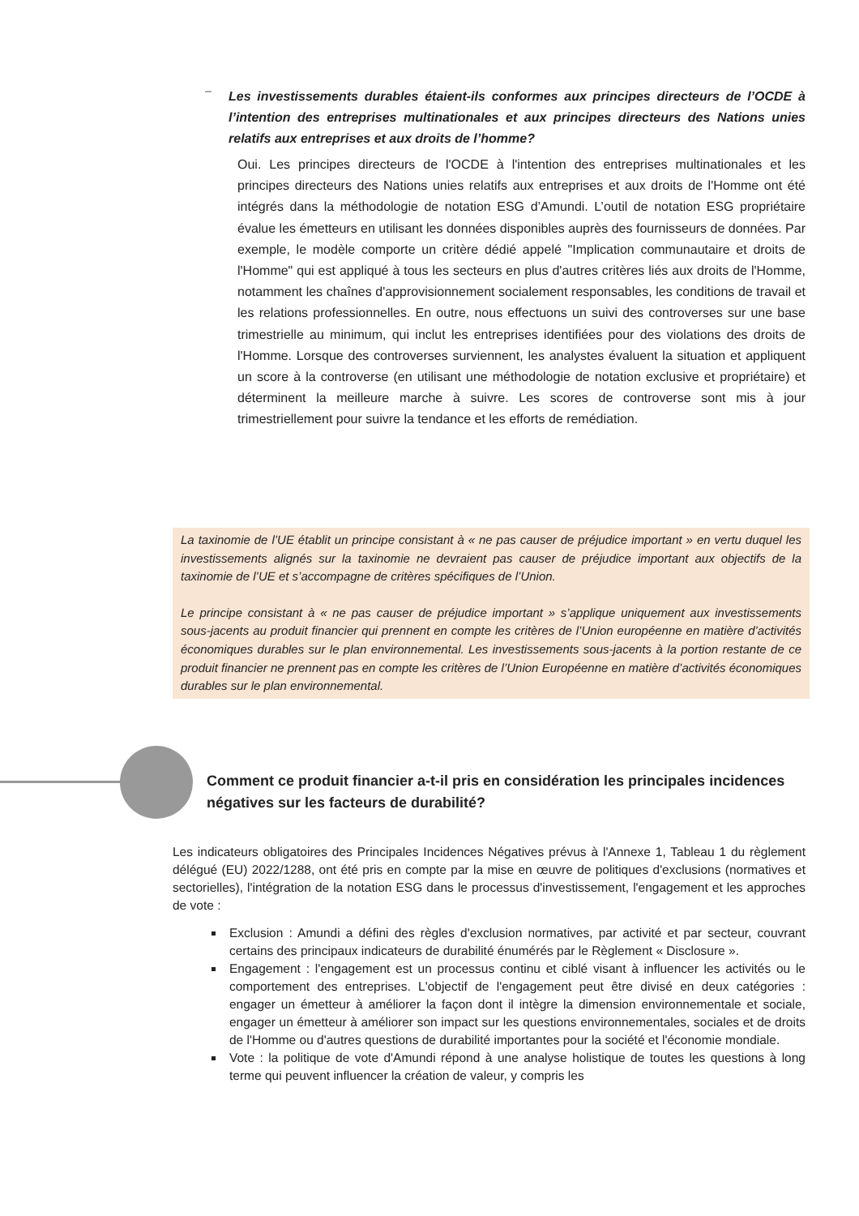Les investissements durables étaient-ils conformes aux principes directeurs de l’OCDE à l’intention des entreprises multinationales et aux principes directeurs des Nations unies relatifs aux entreprises et aux droits de l’homme?
Oui. Les principes directeurs de l'OCDE à l'intention des entreprises multinationales et les principes directeurs des Nations unies relatifs aux entreprises et aux droits de l'Homme ont été intégrés dans la méthodologie de notation ESG d’Amundi. L’outil de notation ESG propriétaire évalue les émetteurs en utilisant les données disponibles auprès des fournisseurs de données. Par exemple, le modèle comporte un critère dédié appelé "Implication communautaire et droits de l'Homme" qui est appliqué à tous les secteurs en plus d'autres critères liés aux droits de l'Homme, notamment les chaînes d'approvisionnement socialement responsables, les conditions de travail et les relations professionnelles. En outre, nous effectuons un suivi des controverses sur une base trimestrielle au minimum, qui inclut les entreprises identifiées pour des violations des droits de l'Homme. Lorsque des controverses surviennent, les analystes évaluent la situation et appliquent un score à la controverse (en utilisant une méthodologie de notation exclusive et propriétaire) et déterminent la meilleure marche à suivre. Les scores de controverse sont mis à jour trimestriellement pour suivre la tendance et les efforts de remédiation.
La taxinomie de l’UE établit un principe consistant à « ne pas causer de préjudice important » en vertu duquel les investissements alignés sur la taxinomie ne devraient pas causer de préjudice important aux objectifs de la taxinomie de l’UE et s’accompagne de critères spécifiques de l’Union.
Le principe consistant à « ne pas causer de préjudice important » s’applique uniquement aux investissements sous-jacents au produit financier qui prennent en compte les critères de l’Union européenne en matière d’activités économiques durables sur le plan environnemental. Les investissements sous-jacents à la portion restante de ce produit financier ne prennent pas en compte les critères de l’Union Européenne en matière d’activités économiques durables sur le plan environnemental.
Comment ce produit financier a-t-il pris en considération les principales incidences négatives sur les facteurs de durabilité?
Les indicateurs obligatoires des Principales Incidences Négatives prévus à l'Annexe 1, Tableau 1 du règlement délégué (EU) 2022/1288, ont été pris en compte par la mise en œuvre de politiques d'exclusions (normatives et sectorielles), l'intégration de la notation ESG dans le processus d'investissement, l'engagement et les approches de vote :
Exclusion : Amundi a défini des règles d'exclusion normatives, par activité et par secteur, couvrant certains des principaux indicateurs de durabilité énumérés par le Règlement « Disclosure ».
Engagement : l'engagement est un processus continu et ciblé visant à influencer les activités ou le comportement des entreprises. L'objectif de l'engagement peut être divisé en deux catégories : engager un émetteur à améliorer la façon dont il intègre la dimension environnementale et sociale, engager un émetteur à améliorer son impact sur les questions environnementales, sociales et de droits de l'Homme ou d'autres questions de durabilité importantes pour la société et l'économie mondiale.
Vote : la politique de vote d'Amundi répond à une analyse holistique de toutes les questions à long terme qui peuvent influencer la création de valeur, y compris les